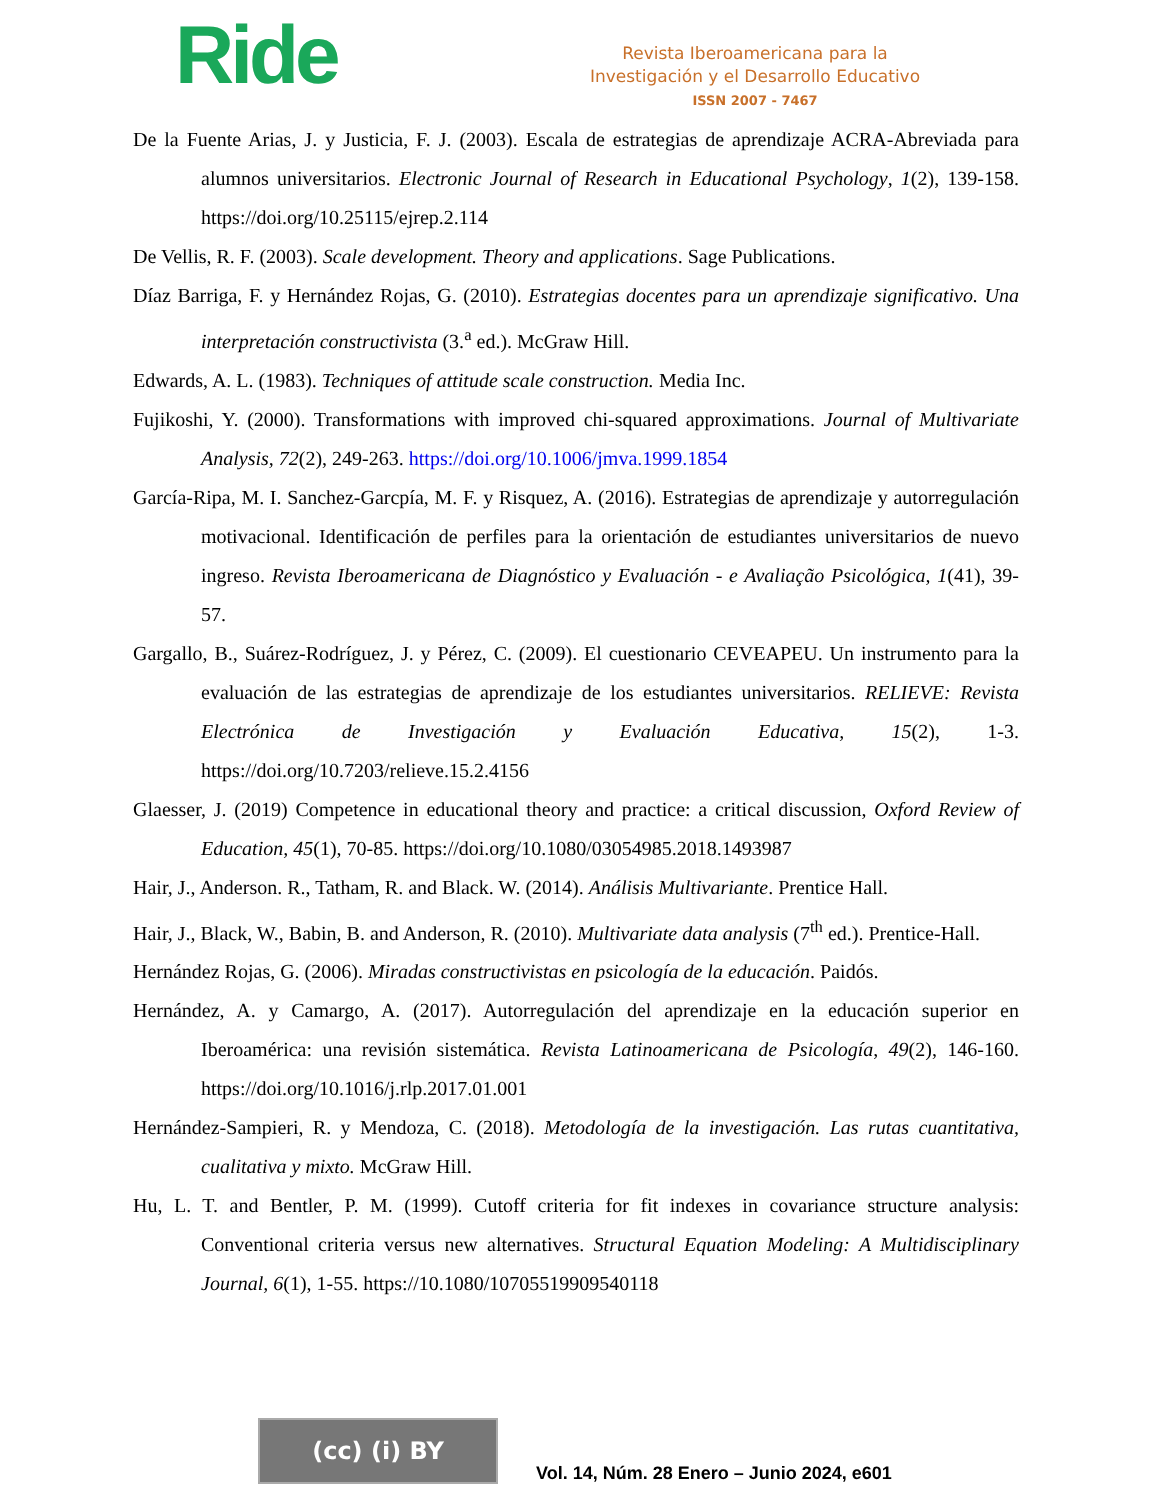Ride
Revista Iberoamericana para la
Investigación y el Desarrollo Educativo
ISSN 2007 - 7467
De la Fuente Arias, J. y Justicia, F. J. (2003). Escala de estrategias de aprendizaje ACRA-Abreviada para alumnos universitarios. Electronic Journal of Research in Educational Psychology, 1(2), 139-158. https://doi.org/10.25115/ejrep.2.114
De Vellis, R. F. (2003). Scale development. Theory and applications. Sage Publications.
Díaz Barriga, F. y Hernández Rojas, G. (2010). Estrategias docentes para un aprendizaje significativo. Una interpretación constructivista (3.<sup>a</sup> ed.). McGraw Hill.
Edwards, A. L. (1983). Techniques of attitude scale construction. Media Inc.
Fujikoshi, Y. (2000). Transformations with improved chi-squared approximations. Journal of Multivariate Analysis, 72(2), 249-263. https://doi.org/10.1006/jmva.1999.1854
García-Ripa, M. I. Sanchez-Garcpía, M. F. y Risquez, A. (2016). Estrategias de aprendizaje y autorregulación motivacional. Identificación de perfiles para la orientación de estudiantes universitarios de nuevo ingreso. Revista Iberoamericana de Diagnóstico y Evaluación - e Avaliação Psicológica, 1(41), 39-57.
Gargallo, B., Suárez-Rodríguez, J. y Pérez, C. (2009). El cuestionario CEVEAPEU. Un instrumento para la evaluación de las estrategias de aprendizaje de los estudiantes universitarios. RELIEVE: Revista Electrónica de Investigación y Evaluación Educativa, 15(2), 1-3. https://doi.org/10.7203/relieve.15.2.4156
Glaesser, J. (2019) Competence in educational theory and practice: a critical discussion, Oxford Review of Education, 45(1), 70-85. https://doi.org/10.1080/03054985.2018.1493987
Hair, J., Anderson. R., Tatham, R. and Black. W. (2014). Análisis Multivariante. Prentice Hall.
Hair, J., Black, W., Babin, B. and Anderson, R. (2010). Multivariate data analysis (7<sup>th</sup> ed.). Prentice-Hall.
Hernández Rojas, G. (2006). Miradas constructivistas en psicología de la educación. Paidós.
Hernández, A. y Camargo, A. (2017). Autorregulación del aprendizaje en la educación superior en Iberoamérica: una revisión sistemática. Revista Latinoamericana de Psicología, 49(2), 146-160. https://doi.org/10.1016/j.rlp.2017.01.001
Hernández-Sampieri, R. y Mendoza, C. (2018). Metodología de la investigación. Las rutas cuantitativa, cualitativa y mixto. McGraw Hill.
Hu, L. T. and Bentler, P. M. (1999). Cutoff criteria for fit indexes in covariance structure analysis: Conventional criteria versus new alternatives. Structural Equation Modeling: A Multidisciplinary Journal, 6(1), 1-55. https://10.1080/10705519909540118
(cc) (i) BY
Vol. 14, Núm. 28 Enero – Junio 2024, e601